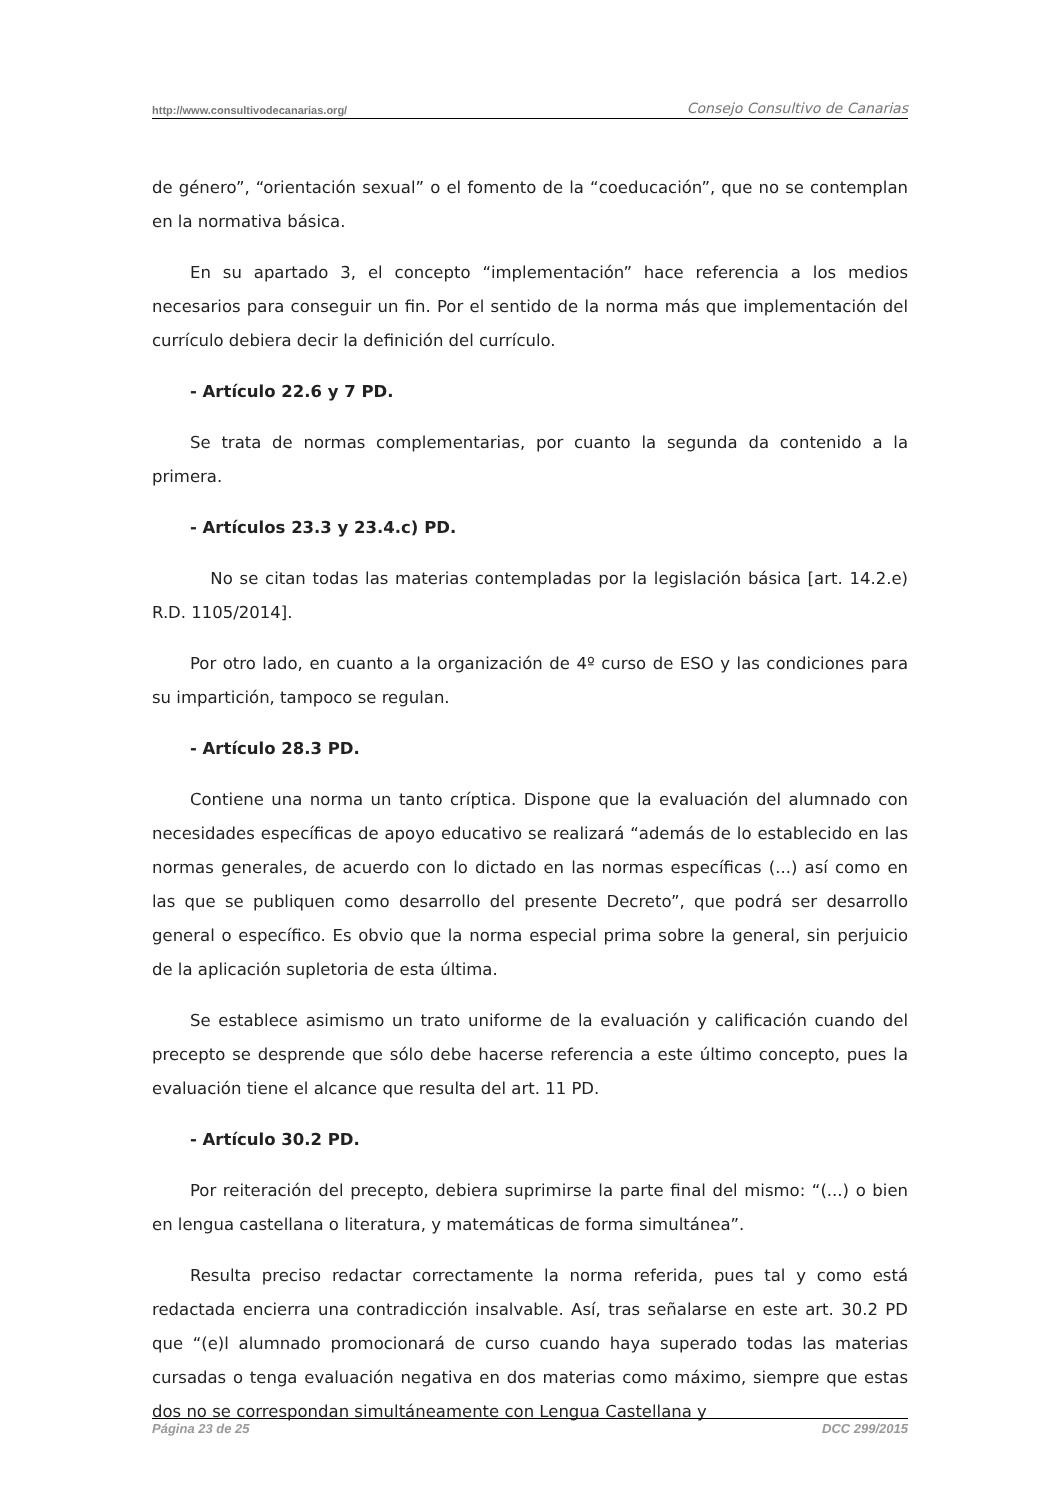http://www.consultivodecanarias.org/ Consejo Consultivo de Canarias
de género”, “orientación sexual” o el fomento de la “coeducación”, que no se contemplan en la normativa básica.
En su apartado 3, el concepto “implementación” hace referencia a los medios necesarios para conseguir un fin. Por el sentido de la norma más que implementación del currículo debiera decir la definición del currículo.
- Artículo 22.6 y 7 PD.
Se trata de normas complementarias, por cuanto la segunda da contenido a la primera.
- Artículos 23.3 y 23.4.c) PD.
No se citan todas las materias contempladas por la legislación básica [art. 14.2.e) R.D. 1105/2014].
Por otro lado, en cuanto a la organización de 4º curso de ESO y las condiciones para su impartición, tampoco se regulan.
- Artículo 28.3 PD.
Contiene una norma un tanto críptica. Dispone que la evaluación del alumnado con necesidades específicas de apoyo educativo se realizará “además de lo establecido en las normas generales, de acuerdo con lo dictado en las normas específicas (...) así como en las que se publiquen como desarrollo del presente Decreto”, que podrá ser desarrollo general o específico. Es obvio que la norma especial prima sobre la general, sin perjuicio de la aplicación supletoria de esta última.
Se establece asimismo un trato uniforme de la evaluación y calificación cuando del precepto se desprende que sólo debe hacerse referencia a este último concepto, pues la evaluación tiene el alcance que resulta del art. 11 PD.
- Artículo 30.2 PD.
Por reiteración del precepto, debiera suprimirse la parte final del mismo: “(...) o bien en lengua castellana o literatura, y matemáticas de forma simultánea”.
Resulta preciso redactar correctamente la norma referida, pues tal y como está redactada encierra una contradicción insalvable. Así, tras señalarse en este art. 30.2 PD que “(e)l alumnado promocionará de curso cuando haya superado todas las materias cursadas o tenga evaluación negativa en dos materias como máximo, siempre que estas dos no se correspondan simultáneamente con Lengua Castellana y
Página 23 de 25 DCC 299/2015